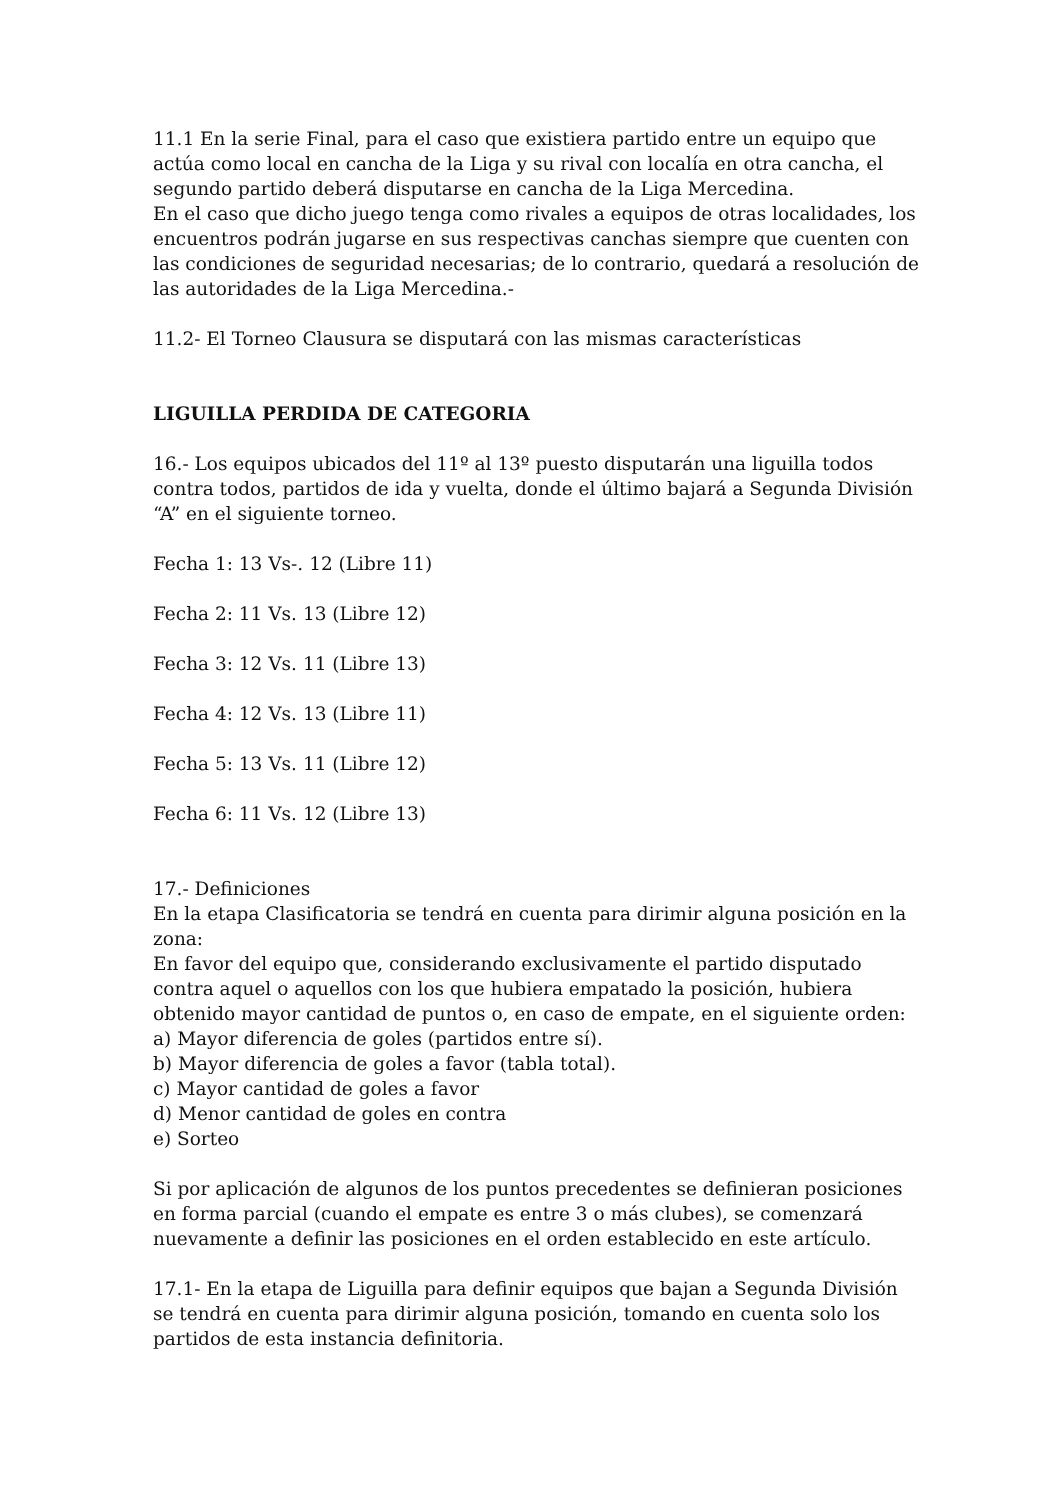11.1 En la serie Final, para el caso que existiera partido entre un equipo que actúa como local en cancha de la Liga y su rival con localía en otra cancha, el segundo partido deberá disputarse en cancha de la Liga Mercedina.
En el caso que dicho juego tenga como rivales a equipos de otras localidades, los encuentros podrán jugarse en sus respectivas canchas siempre que cuenten con las condiciones de seguridad necesarias; de lo contrario, quedará a resolución de las autoridades de la Liga Mercedina.-
11.2- El Torneo Clausura se disputará con las mismas características
LIGUILLA PERDIDA DE CATEGORIA
16.- Los equipos ubicados del 11º al 13º puesto disputarán una liguilla todos contra todos, partidos de ida y vuelta, donde el último bajará a Segunda División “A” en el siguiente torneo.
Fecha 1: 13 Vs-. 12 (Libre 11)
Fecha 2: 11 Vs. 13 (Libre 12)
Fecha 3: 12 Vs. 11 (Libre 13)
Fecha 4: 12 Vs. 13 (Libre 11)
Fecha 5: 13 Vs. 11 (Libre 12)
Fecha 6: 11 Vs. 12 (Libre 13)
17.- Definiciones
En la etapa Clasificatoria se tendrá en cuenta para dirimir alguna posición en la zona:
En favor del equipo que, considerando exclusivamente el partido disputado contra aquel o aquellos con los que hubiera empatado la posición, hubiera obtenido mayor cantidad de puntos o, en caso de empate, en el siguiente orden:
a) Mayor diferencia de goles (partidos entre sí).
b) Mayor diferencia de goles a favor (tabla total).
c) Mayor cantidad de goles a favor
d) Menor cantidad de goles en contra
e) Sorteo
Si por aplicación de algunos de los puntos precedentes se definieran posiciones en forma parcial (cuando el empate es entre 3 o más clubes), se comenzará nuevamente a definir las posiciones en el orden establecido en este artículo.
17.1- En la etapa de Liguilla para definir equipos que bajan a Segunda División se tendrá en cuenta para dirimir alguna posición, tomando en cuenta solo los partidos de esta instancia definitoria.